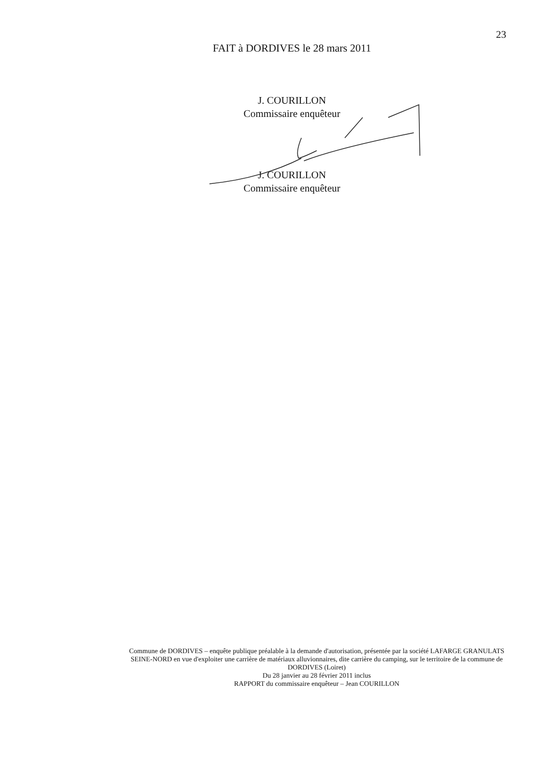23
FAIT à DORDIVES le 28 mars 2011
J. COURILLON
Commissaire enquêteur
J. COURILLON
Commissaire enquêteur
Commune de DORDIVES – enquête publique préalable à la demande d'autorisation, présentée par la société LAFARGE GRANULATS SEINE-NORD en vue d'exploiter une carrière de matériaux alluvionnaires, dite carrière du camping, sur le territoire de la commune de DORDIVES (Loiret)
Du 28 janvier au 28 février 2011 inclus
RAPPORT du commissaire enquêteur – Jean COURILLON